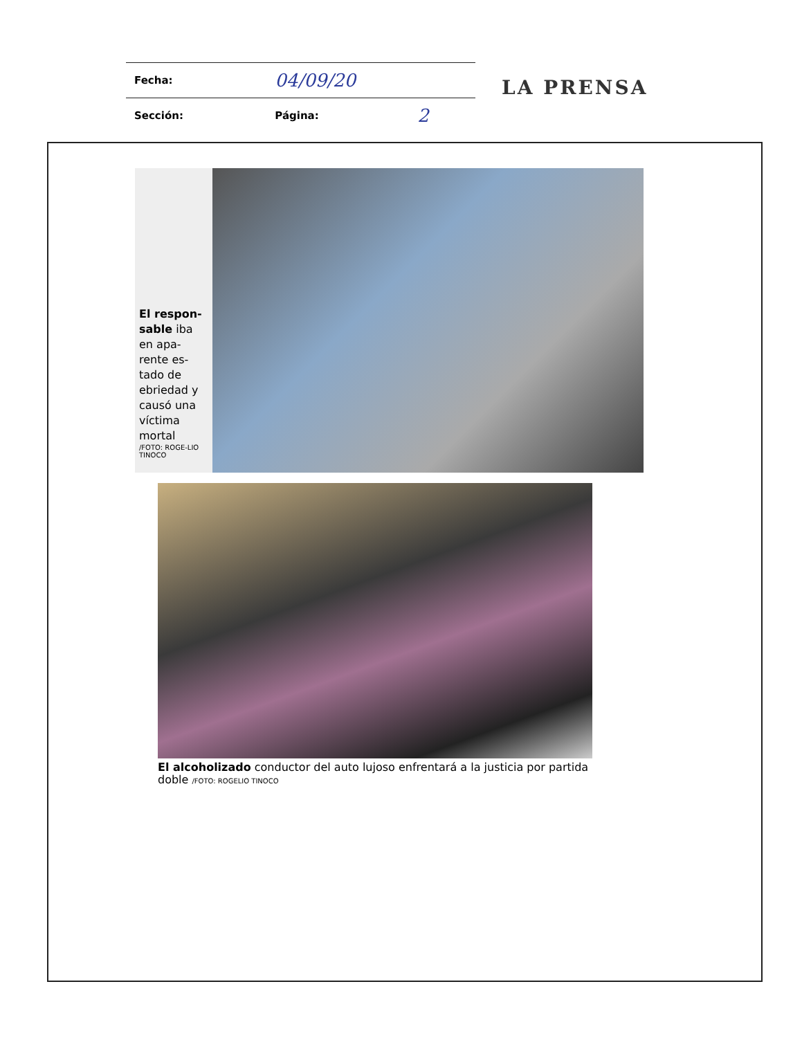| Fecha: | 04/09/20 | |
| Sección: | Página: | 2 |
LA PRENSA
El respon-sable iba en apa-rente es-tado de ebriedad y causó una víctima mortal
/FOTO: ROGE-LIO TINOCO
El alcoholizado conductor del auto lujoso enfrentará a la justicia por partida doble /FOTO: ROGELIO TINOCO